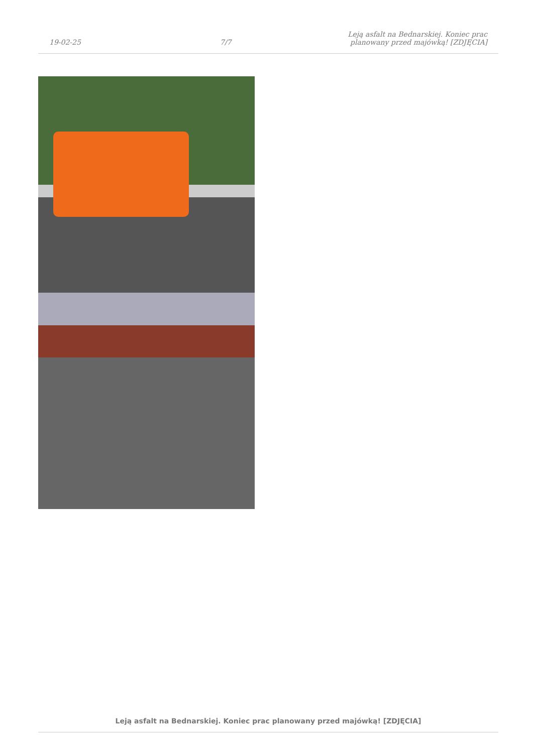19-02-25
7/7
Leją asfalt na Bednarskiej. Koniec prac planowany przed majówką! [ZDJĘCIA]
Leją asfalt na Bednarskiej. Koniec prac planowany przed majówką! [ZDJĘCIA]